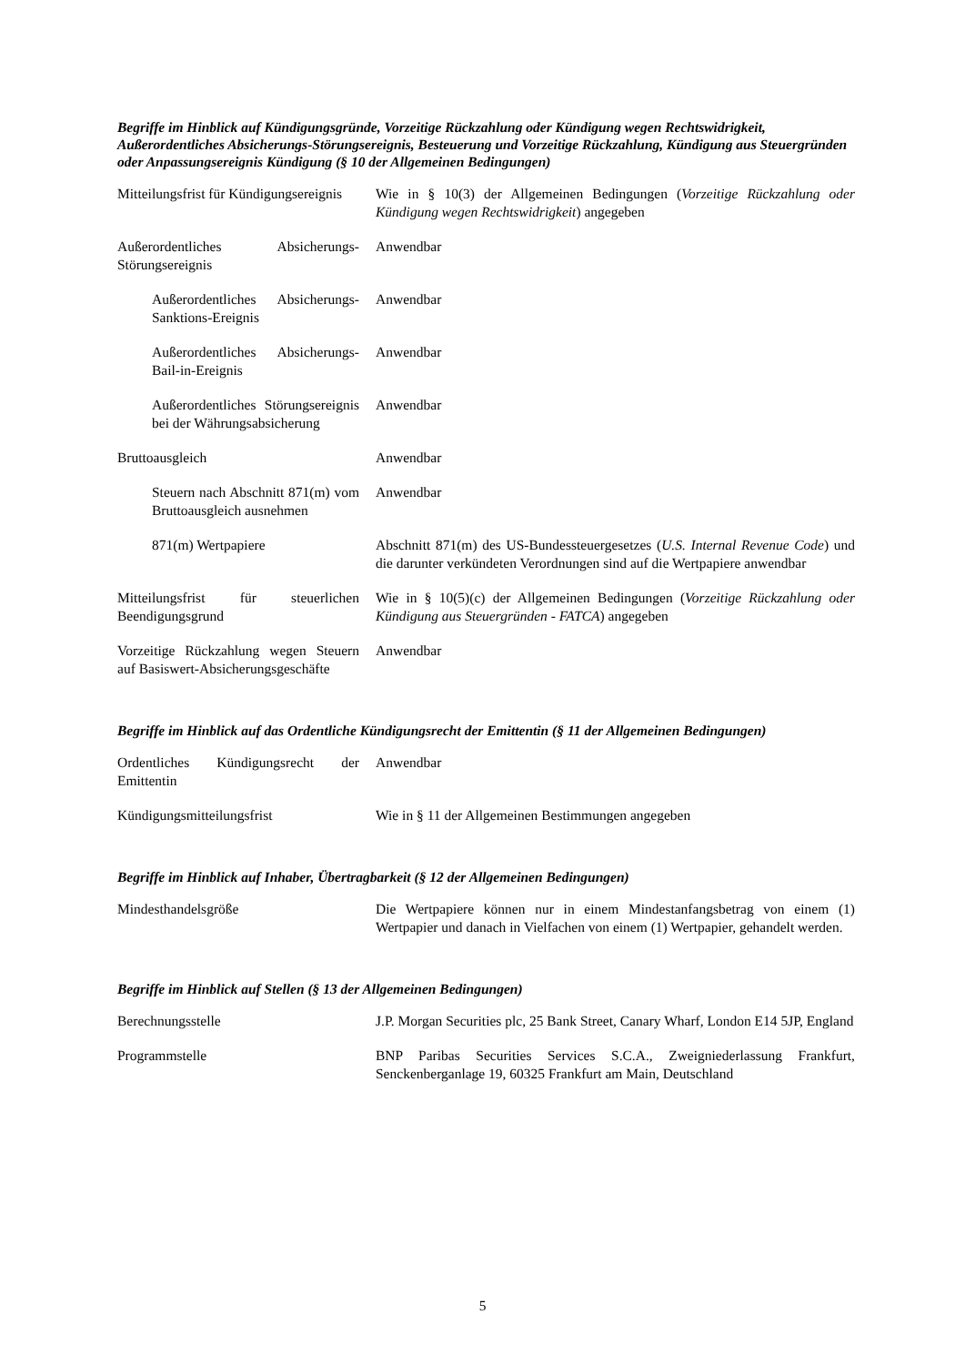Begriffe im Hinblick auf Kündigungsgründe, Vorzeitige Rückzahlung oder Kündigung wegen Rechtswidrigkeit, Außerordentliches Absicherungs-Störungsereignis, Besteuerung und Vorzeitige Rückzahlung, Kündigung aus Steuergründen oder Anpassungsereignis Kündigung (§ 10 der Allgemeinen Bedingungen)
| Mitteilungsfrist für Kündigungsereignis | Wie in § 10(3) der Allgemeinen Bedingungen ( Vorzeitige Rückzahlung oder Kündigung wegen Rechtswidrigkeit ) angegeben |
| Außerordentliches Absicherungs-Störungsereignis | Anwendbar |
| Außerordentliches Absicherungs-Sanktions-Ereignis | Anwendbar |
| Außerordentliches Absicherungs-Bail-in-Ereignis | Anwendbar |
| Außerordentliches Störungsereignis bei der Währungsabsicherung | Anwendbar |
| Bruttoausgleich | Anwendbar |
| Steuern nach Abschnitt 871(m) vom Bruttoausgleich ausnehmen | Anwendbar |
| 871(m) Wertpapiere | Abschnitt 871(m) des US-Bundessteuergesetzes ( U.S. Internal Revenue Code ) und die darunter verkündeten Verordnungen sind auf die Wertpapiere anwendbar |
| Mitteilungsfrist für steuerlichen Beendigungsgrund | Wie in § 10(5)(c) der Allgemeinen Bedingungen ( Vorzeitige Rückzahlung oder Kündigung aus Steuergründen - FATCA ) angegeben |
| Vorzeitige Rückzahlung wegen Steuern auf Basiswert-Absicherungsgeschäfte | Anwendbar |
Begriffe im Hinblick auf das Ordentliche Kündigungsrecht der Emittentin (§ 11 der Allgemeinen Bedingungen)
| Ordentliches Kündigungsrecht der Emittentin | Anwendbar |
| Kündigungsmitteilungsfrist | Wie in § 11 der Allgemeinen Bestimmungen angegeben |
Begriffe im Hinblick auf Inhaber, Übertragbarkeit (§ 12 der Allgemeinen Bedingungen)
| Mindesthandelsgröße | Die Wertpapiere können nur in einem Mindestanfangsbetrag von einem (1) Wertpapier und danach in Vielfachen von einem (1) Wertpapier, gehandelt werden. |
Begriffe im Hinblick auf Stellen (§ 13 der Allgemeinen Bedingungen)
| Berechnungsstelle | J.P. Morgan Securities plc, 25 Bank Street, Canary Wharf, London E14 5JP, England |
| Programmstelle | BNP Paribas Securities Services S.C.A., Zweigniederlassung Frankfurt, Senckenberganlage 19, 60325 Frankfurt am Main, Deutschland |
5